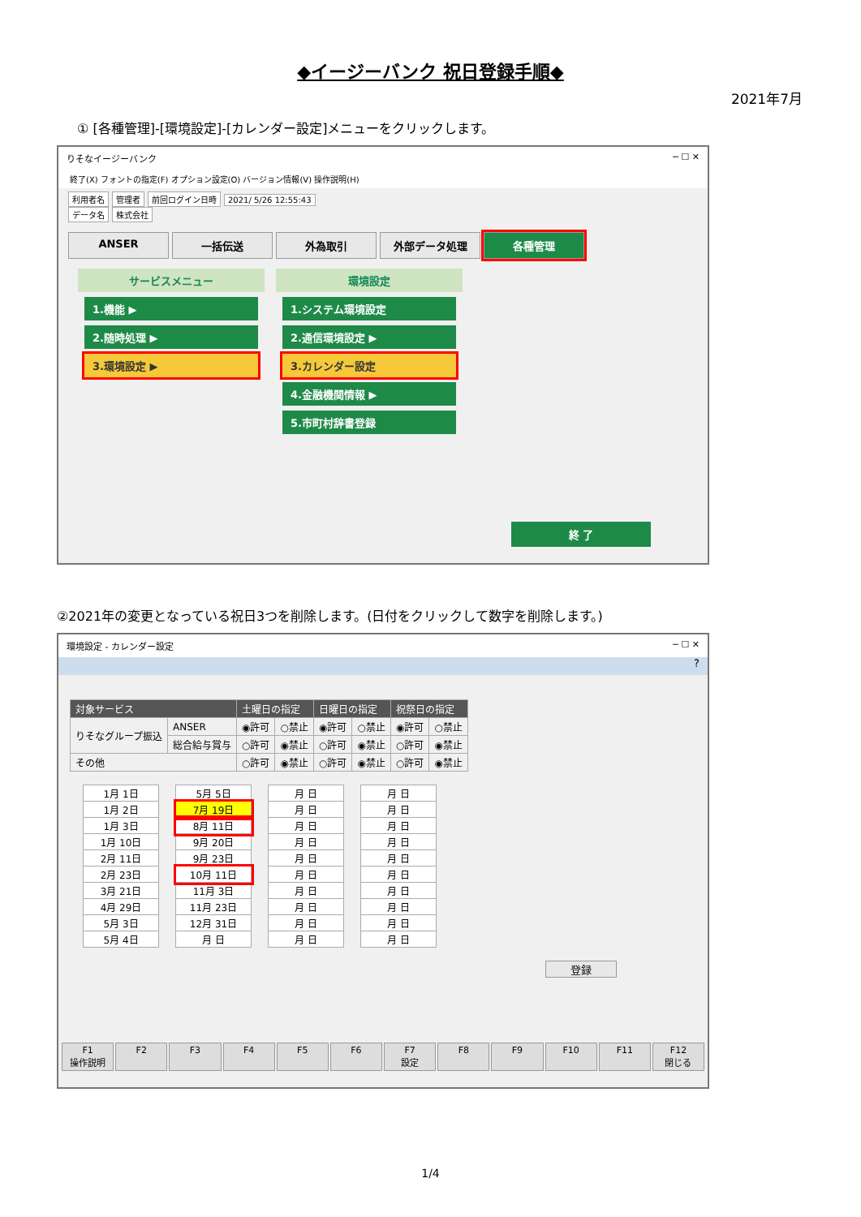◆イージーバンク 祝日登録手順◆
2021年7月
① [各種管理]-[環境設定]-[カレンダー設定]メニューをクリックします。
りそなイージーバンク ─ ☐ ✕
終了(X) フォントの指定(F) オプション設定(O) バージョン情報(V) 操作説明(H)
利用者名 管理者 前回ログイン日時 2021/ 5/26 12:55:43
データ名 株式会社
ANSER 一括伝送 外為取引 外部データ処理 各種管理
サービスメニュー
1.機能 ▶
2.随時処理 ▶
3.環境設定 ▶
環境設定
1.システム環境設定
2.通信環境設定 ▶
3.カレンダー設定
4.金融機関情報 ▶
5.市町村辞書登録
終 了
②2021年の変更となっている祝日3つを削除します。(日付をクリックして数字を削除します。)
環境設定 - カレンダー設定 ─ ☐ ✕
?
| 対象サービス | | 土曜日の指定 | | 日曜日の指定 | | 祝祭日の指定 | |
| --- | --- | --- | --- | --- | --- | --- | --- |
| りそなグループ振込 | ANSER | ◉許可 | ○禁止 | ◉許可 | ○禁止 | ◉許可 | ○禁止 |
| | 総合給与賞与 | ○許可 | ◉禁止 | ○許可 | ◉禁止 | ○許可 | ◉禁止 |
| その他 | | ○許可 | ◉禁止 | ○許可 | ◉禁止 | ○許可 | ◉禁止 |
| 1月 1日 |
| 1月 2日 |
| 1月 3日 |
| 1月 10日 |
| 2月 11日 |
| 2月 23日 |
| 3月 21日 |
| 4月 29日 |
| 5月 3日 |
| 5月 4日 |
| 5月 5日 |
| 7月 19日 |
| 8月 11日 |
| 9月 20日 |
| 9月 23日 |
| 10月 11日 |
| 11月 3日 |
| 11月 23日 |
| 12月 31日 |
| 月 日 |
| 月 日 |
| 月 日 |
| 月 日 |
| 月 日 |
| 月 日 |
| 月 日 |
| 月 日 |
| 月 日 |
| 月 日 |
| 月 日 |
| 月 日 |
| 月 日 |
| 月 日 |
| 月 日 |
| 月 日 |
| 月 日 |
| 月 日 |
| 月 日 |
| 月 日 |
| 月 日 |
登録
F1
操作説明
F2 F3 F4 F5 F6 F7
設定
F8 F9 F10 F11 F12
閉じる
1/4